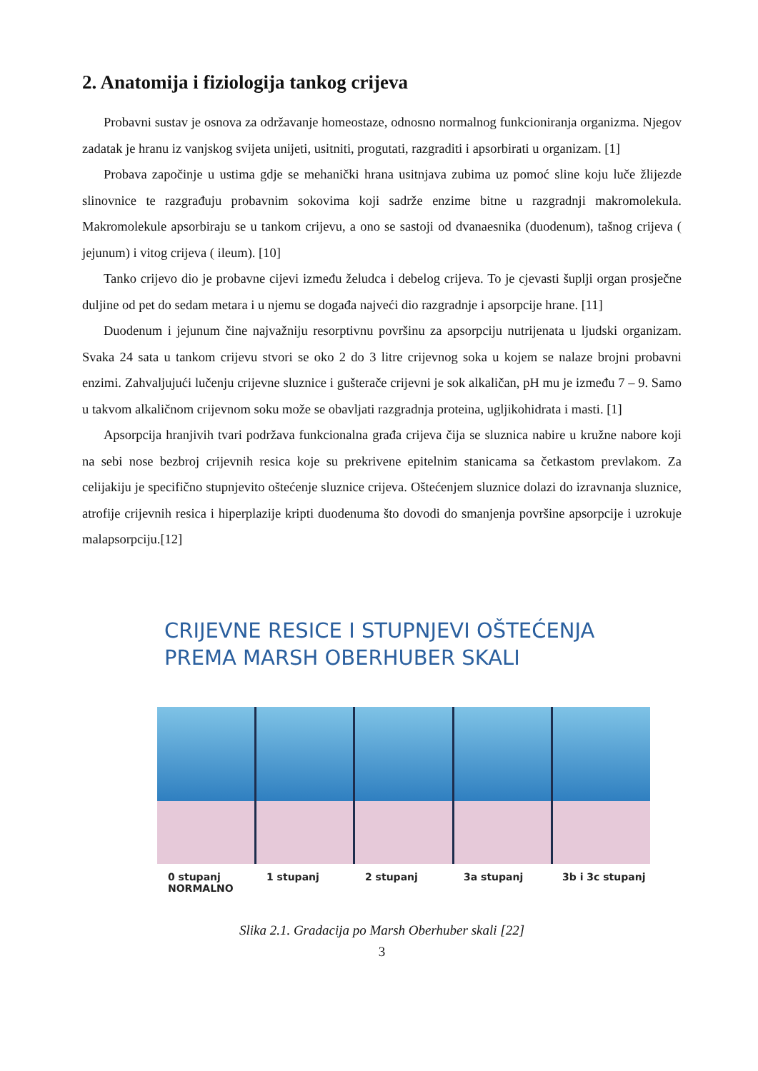2. Anatomija i fiziologija tankog crijeva
Probavni sustav je osnova za održavanje homeostaze, odnosno normalnog funkcioniranja organizma. Njegov zadatak je hranu iz vanjskog svijeta unijeti, usitniti, progutati, razgraditi i apsorbirati u organizam. [1]
Probava započinje u ustima gdje se mehanički hrana usitnjava zubima uz pomoć sline koju luče žlijezde slinovnice te razgrađuju probavnim sokovima koji sadrže enzime bitne u razgradnji makromolekula. Makromolekule apsorbiraju se u tankom crijevu, a ono se sastoji od dvanaesnika (duodenum), tašnog crijeva ( jejunum) i vitog crijeva ( ileum). [10]
Tanko crijevo dio je probavne cijevi između želudca i debelog crijeva. To je cjevasti šuplji organ prosječne duljine od pet do sedam metara i u njemu se događa najveći dio razgradnje i apsorpcije hrane. [11]
Duodenum i jejunum čine najvažniju resorptivnu površinu za apsorpciju nutrijenata u ljudski organizam. Svaka 24 sata u tankom crijevu stvori se oko 2 do 3 litre crijevnog soka u kojem se nalaze brojni probavni enzimi. Zahvaljujući lučenju crijevne sluznice i gušterače crijevni je sok alkaličan, pH mu je između 7 – 9. Samo u takvom alkaličnom crijevnom soku može se obavljati razgradnja proteina, ugljikohidrata i masti. [1]
Apsorpcija hranjivih tvari podržava funkcionalna građa crijeva čija se sluznica nabire u kružne nabore koji na sebi nose bezbroj crijevnih resica koje su prekrivene epitelnim stanicama sa četkastom prevlakom. Za celijakiju je specifično stupnjevito oštećenje sluznice crijeva. Oštećenjem sluznice dolazi do izravnanja sluznice, atrofije crijevnih resica i hiperplazije kripti duodenuma što dovodi do smanjenja površine apsorpcije i uzrokuje malapsorpciju.[12]
CRIJEVNE RESICE I STUPNJEVI OŠTEĆENJA
PREMA MARSH OBERHUBER SKALI
0 stupanj
NORMALNO 1 stupanj 2 stupanj 3a stupanj 3b i 3c stupanj
Slika 2.1. Gradacija po Marsh Oberhuber skali [22]
3